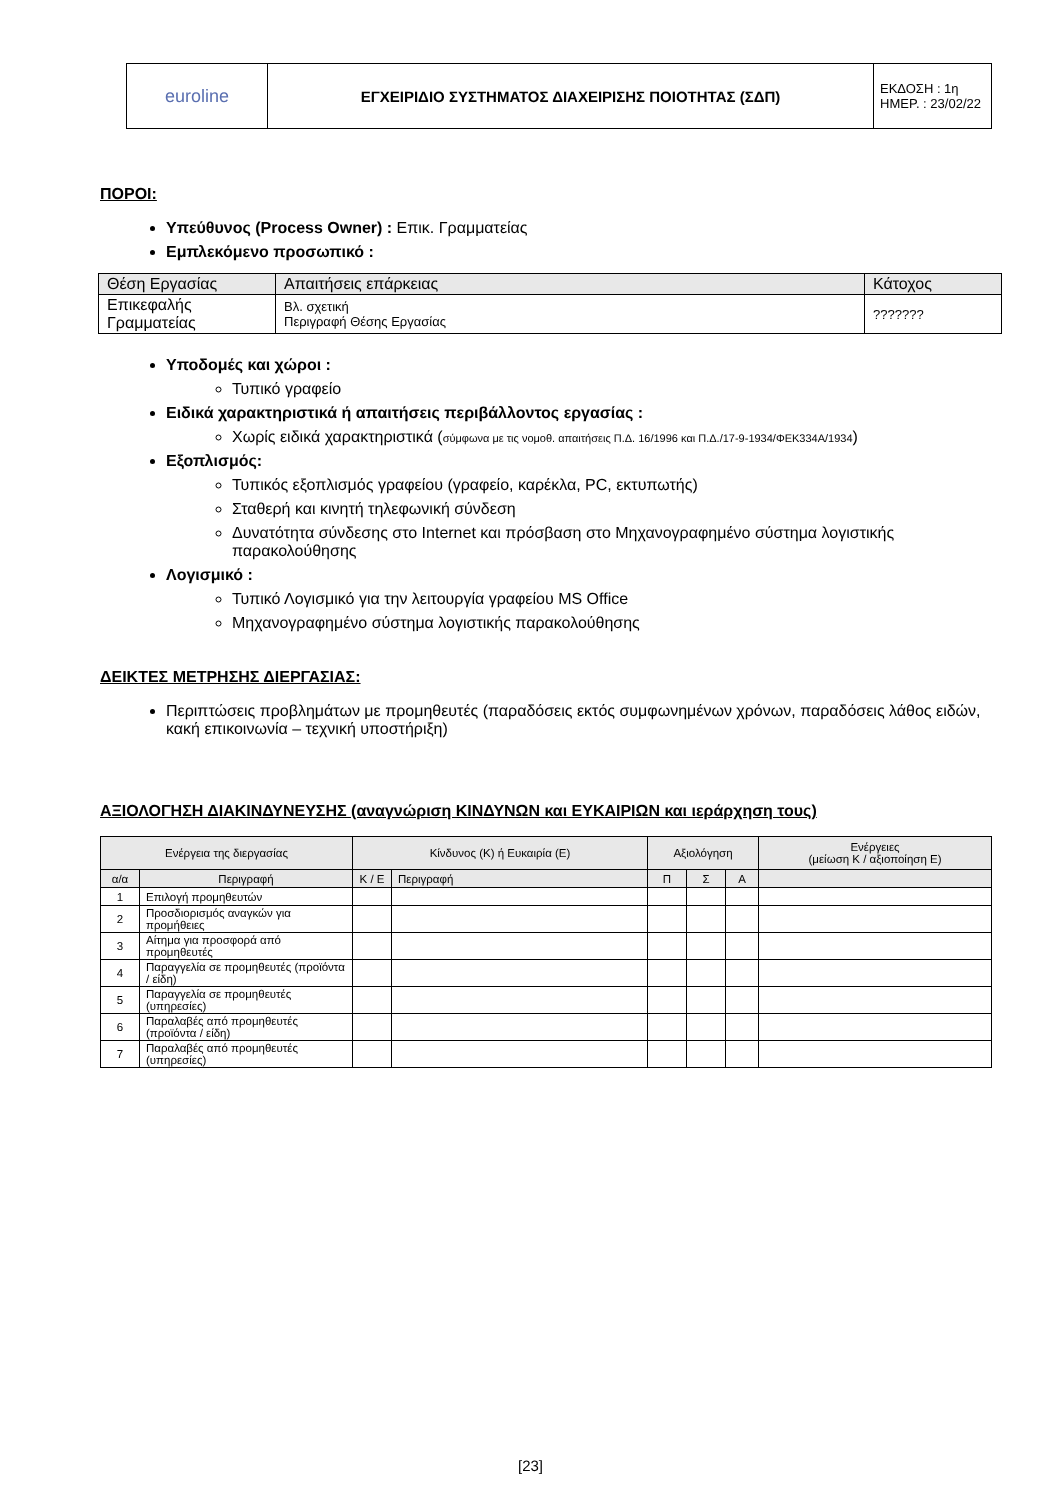| euroline | ΕΓΧΕΙΡΙΔΙΟ ΣΥΣΤΗΜΑΤΟΣ ΔΙΑΧΕΙΡΙΣΗΣ ΠΟΙΟΤΗΤΑΣ (ΣΔΠ) | ΕΚΔΟΣΗ : 1η ΗΜΕΡ. : 23/02/22 |
ΠΟΡΟΙ:
Υπεύθυνος (Process Owner) : Επικ. Γραμματείας
Εμπλεκόμενο προσωπικό :
| Θέση Εργασίας | Απαιτήσεις επάρκειας | Κάτοχος |
| Επικεφαλής Γραμματείας | Βλ. σχετική Περιγραφή Θέσης Εργασίας | ??????? |
Υποδομές και χώροι :
Τυπικό γραφείο
Ειδικά χαρακτηριστικά ή απαιτήσεις περιβάλλοντος εργασίας :
Χωρίς ειδικά χαρακτηριστικά (σύμφωνα με τις νομοθ. απαιτήσεις Π.Δ. 16/1996 και Π.Δ./17-9-1934/ΦΕΚ334Α/1934)
Εξοπλισμός:
Τυπικός εξοπλισμός γραφείου (γραφείο, καρέκλα, PC, εκτυπωτής)
Σταθερή και κινητή τηλεφωνική σύνδεση
Δυνατότητα σύνδεσης στο Internet και πρόσβαση στο Μηχανογραφημένο σύστημα λογιστικής παρακολούθησης
Λογισμικό :
Τυπικό Λογισμικό για την λειτουργία γραφείου MS Office
Μηχανογραφημένο σύστημα λογιστικής παρακολούθησης
ΔΕΙΚΤΕΣ ΜΕΤΡΗΣΗΣ ΔΙΕΡΓΑΣΙΑΣ:
Περιπτώσεις προβλημάτων με προμηθευτές (παραδόσεις εκτός συμφωνημένων χρόνων, παραδόσεις λάθος ειδών, κακή επικοινωνία – τεχνική υποστήριξη)
ΑΞΙΟΛΟΓΗΣΗ ΔΙΑΚΙΝΔΥΝΕΥΣΗΣ (αναγνώριση ΚΙΝΔΥΝΩΝ και ΕΥΚΑΙΡΙΩΝ και ιεράρχηση τους)
| Ενέργεια της διεργασίας | | Κίνδυνος (Κ) ή Ευκαιρία (Ε) | | Αξιολόγηση | | | Ενέργειες (μείωση Κ / αξιοποίηση Ε) |
| --- | --- | --- | --- | --- | --- | --- | --- |
| α/α | Περιγραφή | Κ / Ε | Περιγραφή | Π | Σ | Α | |
| 1 | Επιλογή προμηθευτών | | | | | | |
| 2 | Προσδιορισμός αναγκών για προμήθειες | | | | | | |
| 3 | Αίτημα για προσφορά από προμηθευτές | | | | | | |
| 4 | Παραγγελία σε προμηθευτές (προϊόντα / είδη) | | | | | | |
| 5 | Παραγγελία σε προμηθευτές (υπηρεσίες) | | | | | | |
| 6 | Παραλαβές από προμηθευτές (προϊόντα / είδη) | | | | | | |
| 7 | Παραλαβές από προμηθευτές (υπηρεσίες) | | | | | | |
[23]